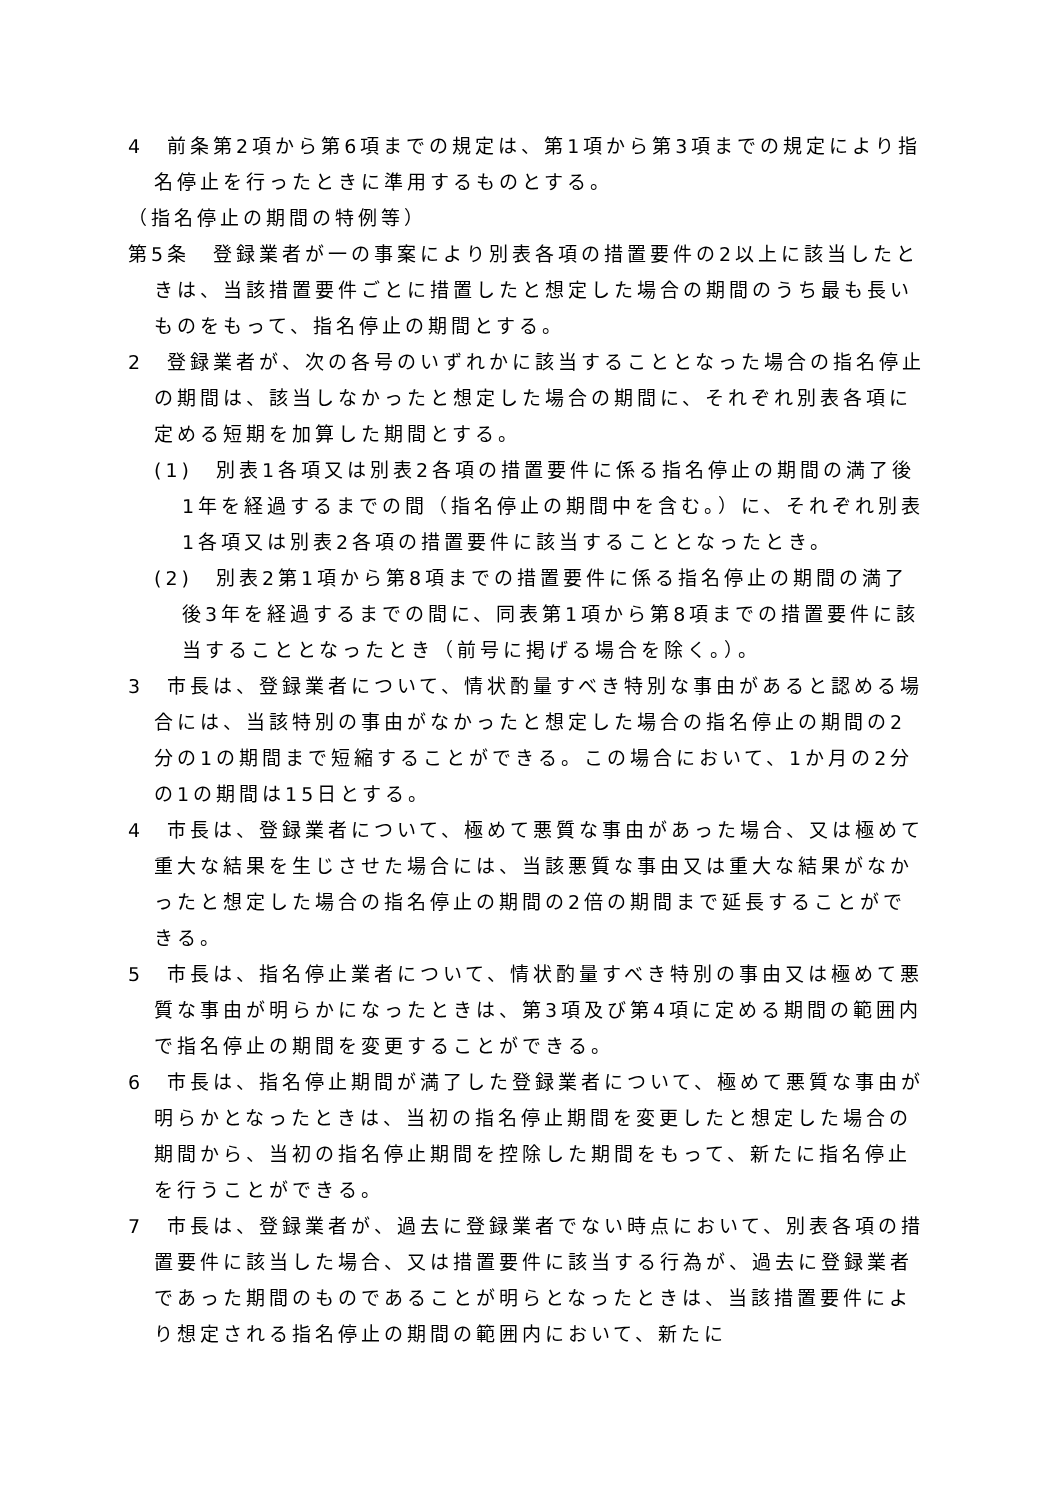4　前条第2項から第6項までの規定は、第1項から第3項までの規定により指名停止を行ったときに準用するものとする。
（指名停止の期間の特例等）
第5条　登録業者が一の事案により別表各項の措置要件の2以上に該当したときは、当該措置要件ごとに措置したと想定した場合の期間のうち最も長いものをもって、指名停止の期間とする。
2　登録業者が、次の各号のいずれかに該当することとなった場合の指名停止の期間は、該当しなかったと想定した場合の期間に、それぞれ別表各項に定める短期を加算した期間とする。
(1)　別表1各項又は別表2各項の措置要件に係る指名停止の期間の満了後1年を経過するまでの間（指名停止の期間中を含む。）に、それぞれ別表1各項又は別表2各項の措置要件に該当することとなったとき。
(2)　別表2第1項から第8項までの措置要件に係る指名停止の期間の満了後3年を経過するまでの間に、同表第1項から第8項までの措置要件に該当することとなったとき（前号に掲げる場合を除く。）。
3　市長は、登録業者について、情状酌量すべき特別な事由があると認める場合には、当該特別の事由がなかったと想定した場合の指名停止の期間の2分の1の期間まで短縮することができる。この場合において、1か月の2分の1の期間は15日とする。
4　市長は、登録業者について、極めて悪質な事由があった場合、又は極めて重大な結果を生じさせた場合には、当該悪質な事由又は重大な結果がなかったと想定した場合の指名停止の期間の2倍の期間まで延長することができる。
5　市長は、指名停止業者について、情状酌量すべき特別の事由又は極めて悪質な事由が明らかになったときは、第3項及び第4項に定める期間の範囲内で指名停止の期間を変更することができる。
6　市長は、指名停止期間が満了した登録業者について、極めて悪質な事由が明らかとなったときは、当初の指名停止期間を変更したと想定した場合の期間から、当初の指名停止期間を控除した期間をもって、新たに指名停止を行うことができる。
7　市長は、登録業者が、過去に登録業者でない時点において、別表各項の措置要件に該当した場合、又は措置要件に該当する行為が、過去に登録業者であった期間のものであることが明らとなったときは、当該措置要件により想定される指名停止の期間の範囲内において、新たに